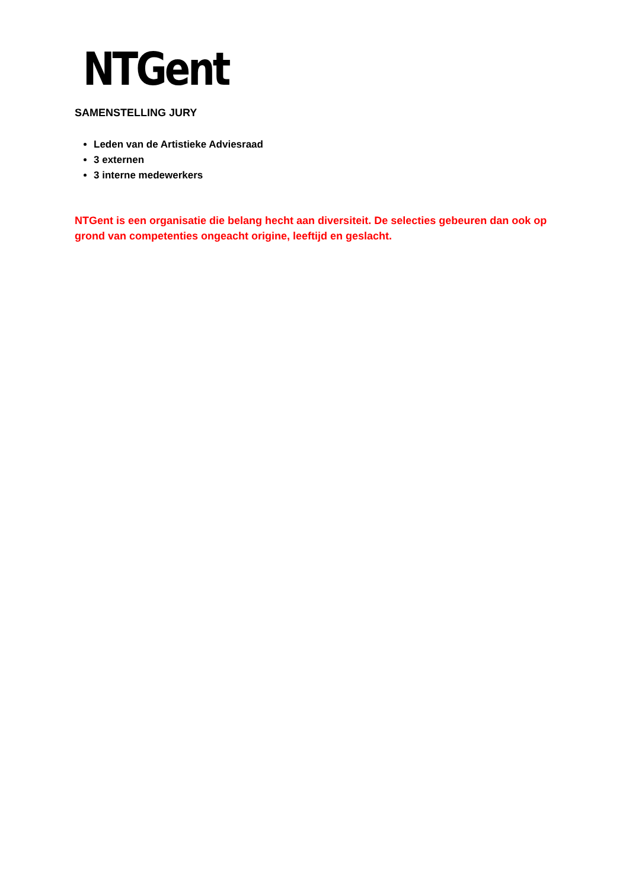NTGent
SAMENSTELLING JURY
Leden van de Artistieke Adviesraad
3 externen
3 interne medewerkers
NTGent is een organisatie die belang hecht aan diversiteit. De selecties gebeuren dan ook op grond van competenties ongeacht origine, leeftijd en geslacht.